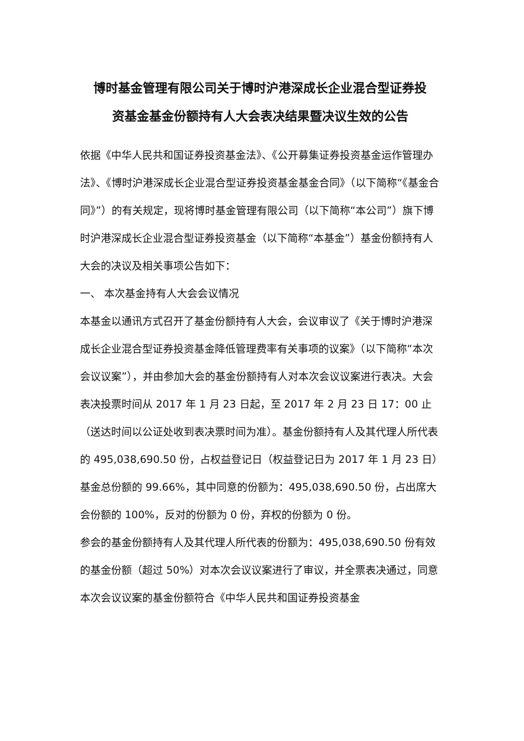博时基金管理有限公司关于博时沪港深成长企业混合型证券投
资基金基金份额持有人大会表决结果暨决议生效的公告
依据《中华人民共和国证券投资基金法》、《公开募集证券投资基金运作管理办法》、《博时沪港深成长企业混合型证券投资基金基金合同》（以下简称“《基金合同》”）的有关规定，现将博时基金管理有限公司（以下简称“本公司”）旗下博时沪港深成长企业混合型证券投资基金（以下简称“本基金”）基金份额持有人大会的决议及相关事项公告如下：
一、 本次基金持有人大会会议情况
本基金以通讯方式召开了基金份额持有人大会，会议审议了《关于博时沪港深成长企业混合型证券投资基金降低管理费率有关事项的议案》（以下简称“本次会议议案”），并由参加大会的基金份额持有人对本次会议议案进行表决。大会表决投票时间从 2017 年 1 月 23 日起，至 2017 年 2 月 23 日 17：00 止（送达时间以公证处收到表决票时间为准）。基金份额持有人及其代理人所代表的 495,038,690.50 份，占权益登记日（权益登记日为 2017 年 1 月 23 日）基金总份额的 99.66%，其中同意的份额为：495,038,690.50 份，占出席大会份额的 100%，反对的份额为 0 份，弃权的份额为 0 份。
参会的基金份额持有人及其代理人所代表的份额为：495,038,690.50 份有效的基金份额（超过 50%）对本次会议议案进行了审议，并全票表决通过，同意本次会议议案的基金份额符合《中华人民共和国证券投资基金